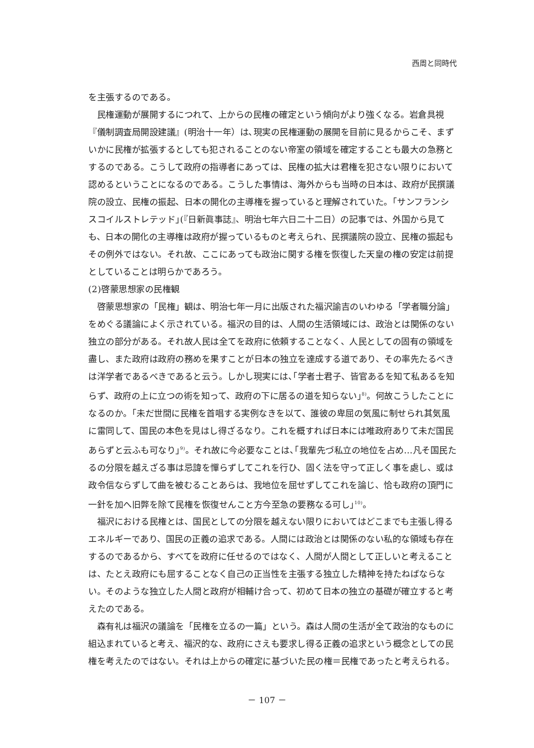西周と同時代
を主張するのである。
民権運動が展開するにつれて、上からの民権の確定という傾向がより強くなる。岩倉具視『儀制調査局開設建議』(明治十一年）は､現実の民権運動の展開を目前に見るからこそ、まずいかに民権が拡張するとしても犯されることのない帝室の領域を確定することも最大の急務とするのである。こうして政府の指導者にあっては、民権の拡大は君権を犯さない限りにおいて認めるということになるのである。こうした事情は、海外からも当時の日本は、政府が民撰議院の設立、民権の振起、日本の開化の主導権を握っていると理解されていた。｢サンフランシスコイルストレテッド｣(『日新眞事誌』、明治七年六日二十二日）の記事では、外国から見ても、日本の開化の主導権は政府が握っているものと考えられ、民撰議院の設立、民権の振起もその例外ではない。それ故、ここにあっても政治に関する権を恢復した天皇の権の安定は前提としていることは明らかであろう。
(2)啓蒙思想家の民権観
啓蒙思想家の「民権」観は、明治七年一月に出版された福沢諭吉のいわゆる「学者職分論」をめぐる議論によく示されている。福沢の目的は、人間の生活領域には、政治とは関係のない独立の部分がある。それ故人民は全てを政府に依頼することなく、人民としての固有の領域を盡し、また政府は政府の務めを果すことが日本の独立を達成する道であり、その率先たるべきは洋学者であるべきであると云う。しかし現実には､｢学者士君子、皆官あるを知て私あるを知らず、政府の上に立つの術を知って、政府の下に居るの道を知らない｣<sup>8)</sup>。何故こうしたことになるのか。｢未だ世間に民権を首唱する実例なきを以て、誰彼の卑屈の気風に制せられ其気風に雷同して、国民の本色を見はし得ざるなり。これを概すれば日本には唯政府ありて未だ国民あらずと云ふも可なり｣<sup>9)</sup>。それ故に今必要なことは､｢我輩先づ私立の地位を占め…凡そ国民たるの分限を越えざる事は忌諱を憚らずしてこれを行ひ、固く法を守って正しく事を處し、或は政令信ならずして曲を被むることあらは、我地位を屈せずしてこれを論じ、恰も政府の頂門に一針を加へ旧弊を除て民権を恢復せんこと方今至急の要務なる可し｣<sup>10)</sup>。
福沢における民権とは、国民としての分限を越えない限りにおいてはどこまでも主張し得るエネルギーであり、国民の正義の追求である。人間には政治とは関係のない私的な領域も存在するのであるから、すべてを政府に任せるのではなく、人間が人間として正しいと考えることは、たとえ政府にも屈することなく自己の正当性を主張する独立した精神を持たねばならない。そのような独立した人間と政府が相輔け合って、初めて日本の独立の基礎が確立すると考えたのである。
森有礼は福沢の議論を「民権を立るの一篇」という。森は人間の生活が全て政治的なものに組込まれていると考え、福沢的な、政府にさえも要求し得る正義の追求という概念としての民権を考えたのではない。それは上からの確定に基づいた民の権＝民権であったと考えられる。
－ 107 －